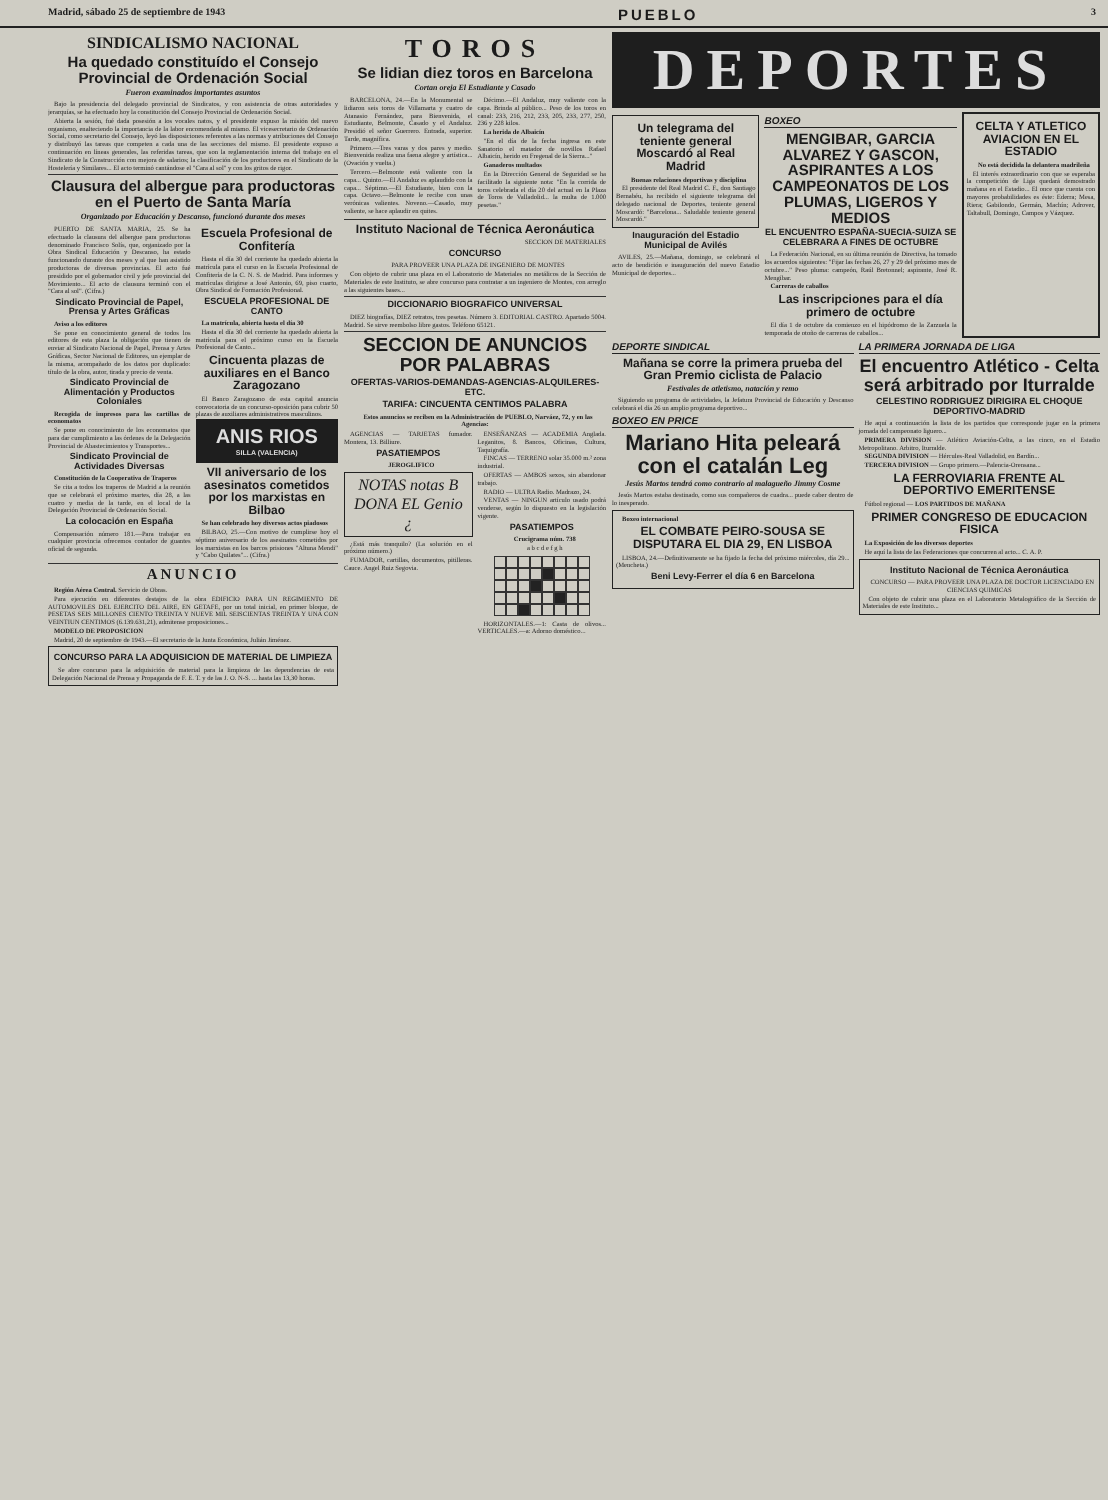Madrid, sábado 25 de septiembre de 1943 PUEBLO 3
SINDICALISMO NACIONAL
Ha quedado constituído el Consejo Provincial de Ordenación Social
Fueron examinados importantes asuntos
Bajo la presidencia del delegado provincial de Sindicatos, y con asistencia de otras autoridades y jerarquías, se ha efectuado hoy la constitución del Consejo Provincial de Ordenación Social.
Abierta la sesión, fué dada posesión a los vocales natos, y el presidente expuso la misión del nuevo organismo, enalteciendo la importancia de la labor encomendada al mismo. El vicesecretario de Ordenación Social, como secretario del Consejo, leyó las disposiciones referentes a las normas y atribuciones del Consejo y distribuyó las tareas que competen a cada una de las secciones del mismo. El presidente expuso a continuación en líneas generales, las referidas tareas, que son la reglamentación interna del trabajo en el Sindicato de la Construcción con mejora de salarios; la clasificación de los productores en el Sindicato de la Hostelería y Similares... El acto terminó cantándose el "Cara al sol" y con los gritos de rigor.
Clausura del albergue para productoras en el Puerto de Santa María
Organizado por Educación y Descanso, funcionó durante dos meses
PUERTO DE SANTA MARIA, 25. Se ha efectuado la clausura del albergue para productoras denominado Francisco Solís, que, organizado por la Obra Sindical Educación y Descanso, ha estado funcionando durante dos meses y al que han asistido productoras de diversas provincias. El acto fué presidido por el gobernador civil y jefe provincial del Movimiento... El acto de clausura terminó con el "Cara al sol". (Cifra.)
Sindicato Provincial de Papel, Prensa y Artes Gráficas
Aviso a los editores
Se pone en conocimiento general de todos los editores de esta plaza la obligación que tienen de enviar al Sindicato Nacional de Papel, Prensa y Artes Gráficas, Sector Nacional de Editores, un ejemplar de la misma, acompañado de los datos por duplicado: título de la obra, autor, tirada y precio de venta.
Sindicato Provincial de Alimentación y Productos Coloniales
Recogida de impresos para las cartillas de economatos
Se pone en conocimiento de los economatos que para dar cumplimiento a las órdenes de la Delegación Provincial de Abastecimientos y Transportes...
Sindicato Provincial de Actividades Diversas
Constitución de la Cooperativa de Traperos
Se cita a todos los traperos de Madrid a la reunión que se celebrará el próximo martes, día 28, a las cuatro y media de la tarde, en el local de la Delegación Provincial de Ordenación Social.
La colocación en España
Compensación número 181.—Para trabajar en cualquier provincia ofrecemos contador de guantes oficial de segunda.
Escuela Profesional de Confitería
Hasta el día 30 del corriente ha quedado abierta la matrícula para el curso en la Escuela Profesional de Confitería de la C. N. S. de Madrid. Para informes y matrículas dirigirse a José Antonio, 69, piso cuarto, Obra Sindical de Formación Profesional.
ESCUELA PROFESIONAL DE CANTO
La matrícula, abierta hasta el día 30
Hasta el día 30 del corriente ha quedado abierta la matrícula para el próximo curso en la Escuela Profesional de Canto...
Cincuenta plazas de auxiliares en el Banco Zaragozano
El Banco Zaragozano de esta capital anuncia convocatoria de un concurso-oposición para cubrir 50 plazas de auxiliares administrativos masculinos.
ANIS RIOS
SILLA (VALENCIA)
VII aniversario de los asesinatos cometidos por los marxistas en Bilbao
Se han celebrado hoy diversos actos piadosos
BILBAO, 25.—Con motivo de cumplirse hoy el séptimo aniversario de los asesinatos cometidos por los marxistas en los barcos prisiones "Altuna Mendi" y "Cabo Quilates"... (Cifra.)
ANUNCIO
Región Aérea Central. Servicio de Obras.
Para ejecución en diferentes destajos de la obra EDIFICIO PARA UN REGIMIENTO DE AUTOMOVILES DEL EJERCITO DEL AIRE, EN GETAFE, por un total inicial, en primer bloque, de PESETAS SEIS MILLONES CIENTO TREINTA Y NUEVE MIL SEISCIENTAS TREINTA Y UNA CON VEINTIUN CENTIMOS (6.139.631,21), admitense proposiciones...
MODELO DE PROPOSICION
Madrid, 20 de septiembre de 1943.—El secretario de la Junta Económica, Julián Jiménez.
CONCURSO PARA LA ADQUISICION DE MATERIAL DE LIMPIEZA
Se abre concurso para la adquisición de material para la limpieza de las dependencias de esta Delegación Nacional de Prensa y Propaganda de F. E. T. y de las J. O. N-S. ... hasta las 13,30 horas.
TOROS
Se lidian diez toros en Barcelona
Cortan oreja El Estudiante y Casado
BARCELONA, 24.—En la Monumental se lidiaron seis toros de Villamarta y cuatro de Atanasio Fernández, para Bienvenida, el Estudiante, Belmonte, Casado y el Andaluz. Presidió el señor Guerrero. Entrada, superior. Tarde, magnífica.
Primero.—Tres varas y dos pares y medio. Bienvenida realiza una faena alegre y artística... (Ovación y vuelta.)
Tercero.—Belmonte está valiente con la capa... Quinto.—El Andaluz es aplaudido con la capa... Séptimo.—El Estudiante, bien con la capa. Octavo.—Belmonte le recibe con unas verónicas valientes. Noveno.—Casado, muy valiente, se hace aplaudir en quites.
Décimo.—El Andaluz, muy valiente con la capa. Brinda al público... Peso de los toros en canal: 233, 216, 212, 233, 205, 233, 277, 250, 236 y 228 kilos.
La herida de Albaicín
"En el día de la fecha ingresa en este Sanatorio el matador de novillos Rafael Albaicín, herido en Fregenal de la Sierra..."
Ganaderos multados
En la Dirección General de Seguridad se ha facilitado la siguiente nota: "En la corrida de toros celebrada el día 20 del actual en la Plaza de Toros de Valladolid... la multa de 1.000 pesetas."
Instituto Nacional de Técnica Aeronáutica
SECCION DE MATERIALES
CONCURSO
PARA PROVEER UNA PLAZA DE INGENIERO DE MONTES
Con objeto de cubrir una plaza en el Laboratorio de Materiales no metálicos de la Sección de Materiales de este Instituto, se abre concurso para contratar a un ingeniero de Montes, con arreglo a las siguientes bases...
DICCIONARIO BIOGRAFICO UNIVERSAL
DIEZ biografías, DIEZ retratos, tres pesetas. Número 3. EDITORIAL CASTRO. Apartado 5004. Madrid. Se sirve reembolso libre gastos. Teléfono 65121.
SECCION DE ANUNCIOS POR PALABRAS
OFERTAS-VARIOS-DEMANDAS-AGENCIAS-ALQUILERES-ETC.
TARIFA: CINCUENTA CENTIMOS PALABRA
Estos anuncios se reciben en la Administración de PUEBLO, Narváez, 72, y en las Agencias:
AGENCIAS — TARJETAS fumador. Montera, 13. Billiure.
PASATIEMPOS
JEROGLIFICO
NOTAS notas B DONA EL Genio ¿
¿Está más tranquilo? (La solución en el próximo número.)
FUMADOR, cartillas, documentos, pitilleras. Cauce. Angel Ruiz Segovia.
ENSEÑANZAS — ACADEMIA Anglada. Leganitos, 8. Bancos, Oficinas, Cultura, Taquigrafía.
FINCAS — TERRENO solar 35.000 m.² zona industrial.
OFERTAS — AMBOS sexos, sin abandonar trabajo.
RADIO — ULTRA Radio. Madrazo, 24.
VENTAS — NINGUN artículo usado podrá venderse, según lo dispuesto en la legislación vigente.
PASATIEMPOS
Crucigrama núm. 738
a b c d e f g h
HORIZONTALES.—1: Casta de olivos... VERTICALES.—a: Adorno doméstico...
DEPORTES
Un telegrama del teniente general Moscardó al Real Madrid
Buenas relaciones deportivas y disciplina
El presidente del Real Madrid C. F., don Santiago Bernabéu, ha recibido el siguiente telegrama del delegado nacional de Deportes, teniente general Moscardó: "Barcelona... Saludable teniente general Moscardó."
Inauguración del Estadio Municipal de Avilés
AVILES, 25.—Mañana, domingo, se celebrará el acto de bendición e inauguración del nuevo Estadio Municipal de deportes...
BOXEO
MENGIBAR, GARCIA ALVAREZ Y GASCON, ASPIRANTES A LOS CAMPEONATOS DE LOS PLUMAS, LIGEROS Y MEDIOS
EL ENCUENTRO ESPAÑA-SUECIA-SUIZA SE CELEBRARA A FINES DE OCTUBRE
La Federación Nacional, en su última reunión de Directiva, ha tomado los acuerdos siguientes: "Fijar las fechas 26, 27 y 29 del próximo mes de octubre..." Peso pluma: campeón, Raúl Bretonnel; aspirante, José R. Mengíbar.
Carreras de caballos
Las inscripciones para el día primero de octubre
El día 1 de octubre da comienzo en el hipódromo de la Zarzuela la temporada de otoño de carreras de caballos...
CELTA Y ATLETICO AVIACION EN EL ESTADIO
No está decidida la delantera madrileña
El interés extraordinario con que se esperaba la competición de Liga quedará demostrado mañana en el Estadio... El once que cuenta con mayores probabilidades es éste: Ederra; Mesa, Riera; Gabilondo, Germán, Machín; Adrover, Taltabull, Domingo, Campos y Vázquez.
DEPORTE SINDICAL
Mañana se corre la primera prueba del Gran Premio ciclista de Palacio
Festivales de atletismo, natación y remo
Siguiendo su programa de actividades, la Jefatura Provincial de Educación y Descanso celebrará el día 26 un amplio programa deportivo...
BOXEO EN PRICE
Mariano Hita peleará con el catalán Leg
Jesús Martos tendrá como contrario al malagueño Jimmy Cosme
Jesús Martos estaba destinado, como sus compañeros de cuadra... puede caber dentro de lo inesperado.
Boxeo internacional
EL COMBATE PEIRO-SOUSA SE DISPUTARA EL DIA 29, EN LISBOA
LISBOA, 24.—Definitivamente se ha fijado la fecha del próximo miércoles, día 29... (Mencheta.)
Beni Levy-Ferrer el día 6 en Barcelona
LA PRIMERA JORNADA DE LIGA
El encuentro Atlético - Celta será arbitrado por Iturralde
CELESTINO RODRIGUEZ DIRIGIRA EL CHOQUE DEPORTIVO-MADRID
He aquí a continuación la lista de los partidos que corresponde jugar en la primera jornada del campeonato liguero...
PRIMERA DIVISION — Atlético Aviación-Celta, a las cinco, en el Estadio Metropolitano. Arbitro, Iturralde.
SEGUNDA DIVISION — Hércules-Real Valladolid, en Bardín...
TERCERA DIVISION — Grupo primero.—Palencia-Orensana...
LA FERROVIARIA FRENTE AL DEPORTIVO EMERITENSE
Fútbol regional — LOS PARTIDOS DE MAÑANA
PRIMER CONGRESO DE EDUCACION FISICA
La Exposición de los diversos deportes
He aquí la lista de las Federaciones que concurren al acto... C. A. P.
Instituto Nacional de Técnica Aeronáutica
CONCURSO — PARA PROVEER UNA PLAZA DE DOCTOR LICENCIADO EN CIENCIAS QUIMICAS
Con objeto de cubrir una plaza en el Laboratorio Metalográfico de la Sección de Materiales de este Instituto...